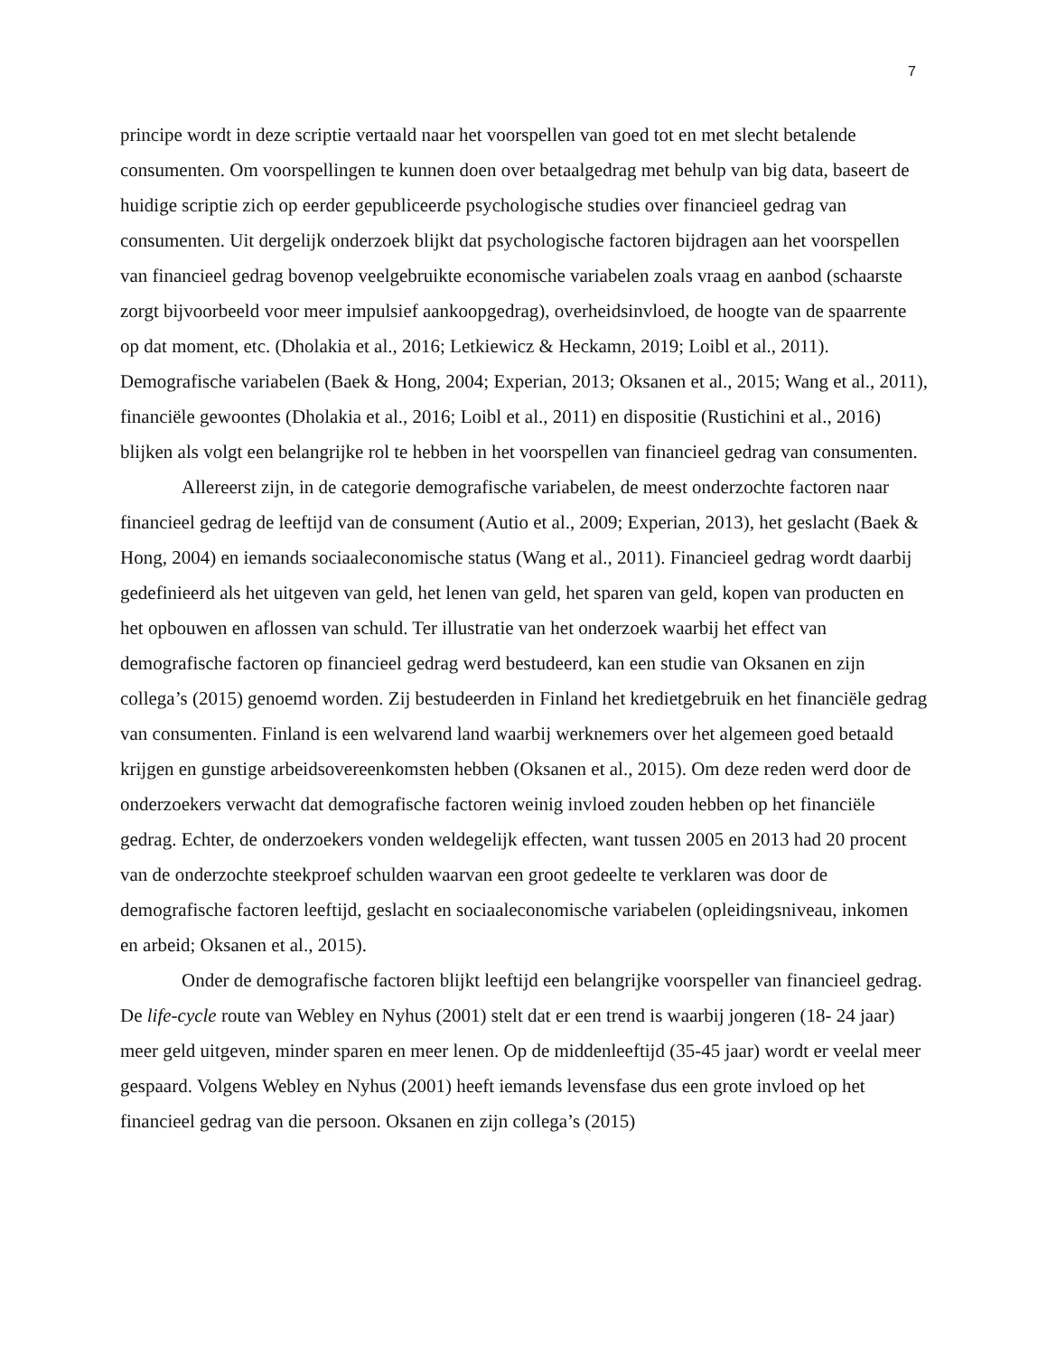7
principe wordt in deze scriptie vertaald naar het voorspellen van goed tot en met slecht betalende consumenten. Om voorspellingen te kunnen doen over betaalgedrag met behulp van big data, baseert de huidige scriptie zich op eerder gepubliceerde psychologische studies over financieel gedrag van consumenten. Uit dergelijk onderzoek blijkt dat psychologische factoren bijdragen aan het voorspellen van financieel gedrag bovenop veelgebruikte economische variabelen zoals vraag en aanbod (schaarste zorgt bijvoorbeeld voor meer impulsief aankoopgedrag), overheidsinvloed, de hoogte van de spaarrente op dat moment, etc. (Dholakia et al., 2016; Letkiewicz & Heckamn, 2019; Loibl et al., 2011). Demografische variabelen (Baek & Hong, 2004; Experian, 2013; Oksanen et al., 2015; Wang et al., 2011), financiële gewoontes (Dholakia et al., 2016; Loibl et al., 2011) en dispositie (Rustichini et al., 2016) blijken als volgt een belangrijke rol te hebben in het voorspellen van financieel gedrag van consumenten.
Allereerst zijn, in de categorie demografische variabelen, de meest onderzochte factoren naar financieel gedrag de leeftijd van de consument (Autio et al., 2009; Experian, 2013), het geslacht (Baek & Hong, 2004) en iemands sociaaleconomische status (Wang et al., 2011). Financieel gedrag wordt daarbij gedefinieerd als het uitgeven van geld, het lenen van geld, het sparen van geld, kopen van producten en het opbouwen en aflossen van schuld. Ter illustratie van het onderzoek waarbij het effect van demografische factoren op financieel gedrag werd bestudeerd, kan een studie van Oksanen en zijn collega’s (2015) genoemd worden. Zij bestudeerden in Finland het kredietgebruik en het financiële gedrag van consumenten. Finland is een welvarend land waarbij werknemers over het algemeen goed betaald krijgen en gunstige arbeidsovereenkomsten hebben (Oksanen et al., 2015). Om deze reden werd door de onderzoekers verwacht dat demografische factoren weinig invloed zouden hebben op het financiële gedrag. Echter, de onderzoekers vonden weldegelijk effecten, want tussen 2005 en 2013 had 20 procent van de onderzochte steekproef schulden waarvan een groot gedeelte te verklaren was door de demografische factoren leeftijd, geslacht en sociaaleconomische variabelen (opleidingsniveau, inkomen en arbeid; Oksanen et al., 2015).
Onder de demografische factoren blijkt leeftijd een belangrijke voorspeller van financieel gedrag. De life-cycle route van Webley en Nyhus (2001) stelt dat er een trend is waarbij jongeren (18- 24 jaar) meer geld uitgeven, minder sparen en meer lenen. Op de middenleeftijd (35-45 jaar) wordt er veelal meer gespaard. Volgens Webley en Nyhus (2001) heeft iemands levensfase dus een grote invloed op het financieel gedrag van die persoon. Oksanen en zijn collega’s (2015)